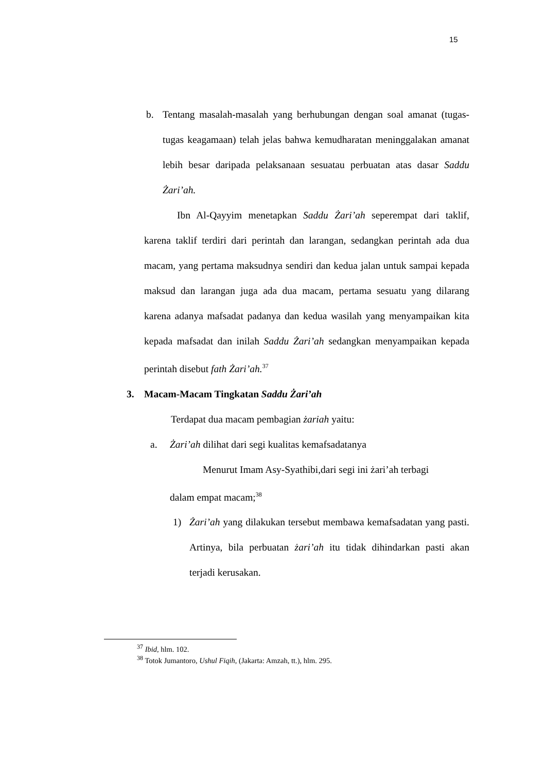15
b. Tentang masalah-masalah yang berhubungan dengan soal amanat (tugas-tugas keagamaan) telah jelas bahwa kemudharatan meninggalakan amanat lebih besar daripada pelaksanaan sesuatau perbuatan atas dasar Saddu Żari’ah.
Ibn Al-Qayyim menetapkan Saddu Żari’ah seperempat dari taklif, karena taklif terdiri dari perintah dan larangan, sedangkan perintah ada dua macam, yang pertama maksudnya sendiri dan kedua jalan untuk sampai kepada maksud dan larangan juga ada dua macam, pertama sesuatu yang dilarang karena adanya mafsadat padanya dan kedua wasilah yang menyampaikan kita kepada mafsadat dan inilah Saddu Żari’ah sedangkan menyampaikan kepada perintah disebut fath Żari’ah.<sup>37</sup>
3. Macam-Macam Tingkatan Saddu Żari’ah
Terdapat dua macam pembagian żariah yaitu:
a. Żari’ah dilihat dari segi kualitas kemafsadatanya
Menurut Imam Asy-Syathibi,dari segi ini żari’ah terbagi dalam empat macam;<sup>38</sup>
1) Żari’ah yang dilakukan tersebut membawa kemafsadatan yang pasti. Artinya, bila perbuatan żari’ah itu tidak dihindarkan pasti akan terjadi kerusakan.
<sup>37</sup> Ibid, hlm. 102.
<sup>38</sup> Totok Jumantoro, Ushul Fiqih, (Jakarta: Amzah, tt.), hlm. 295.